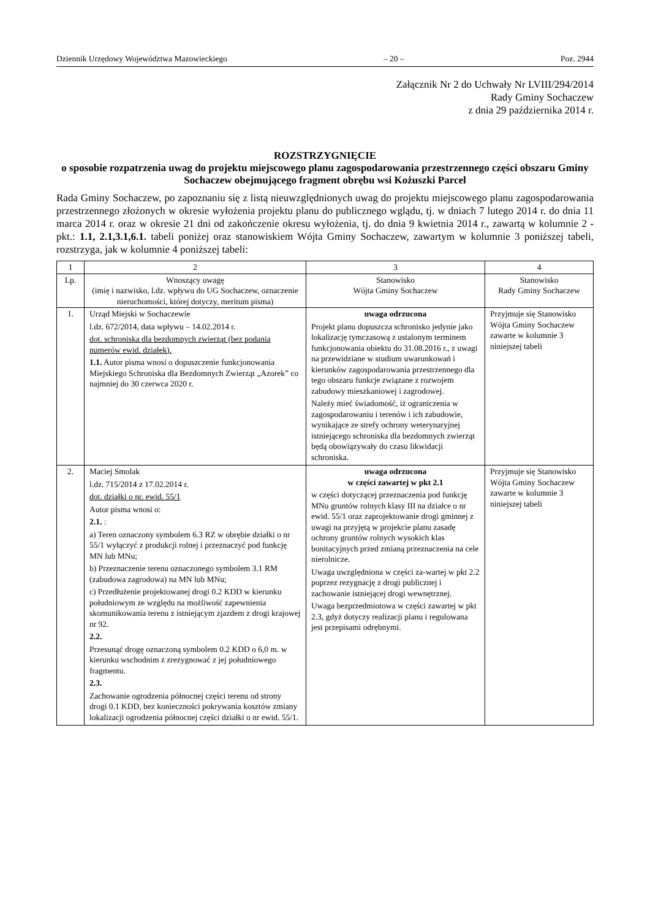Dziennik Urzędowy Województwa Mazowieckiego – 20 – Poz. 2944
Załącznik Nr 2 do Uchwały Nr LVIII/294/2014
Rady Gminy Sochaczew
z dnia 29 października 2014 r.
ROZSTRZYGNIĘCIE
o sposobie rozpatrzenia uwag do projektu miejscowego planu zagospodarowania przestrzennego części obszaru Gminy Sochaczew obejmującego fragment obrębu wsi Kożuszki Parcel
Rada Gminy Sochaczew, po zapoznaniu się z listą nieuwzględnionych uwag do projektu miejscowego planu zagospodarowania przestrzennego złożonych w okresie wyłożenia projektu planu do publicznego wglądu, tj. w dniach 7 lutego 2014 r. do dnia 11 marca 2014 r. oraz w okresie 21 dni od zakończenie okresu wyłożenia, tj. do dnia 9 kwietnia 2014 r., zawartą w kolumnie 2 - pkt.: 1.1, 2.1,3.1,6.1. tabeli poniżej oraz stanowiskiem Wójta Gminy Sochaczew, zawartym w kolumnie 3 poniższej tabeli, rozstrzyga, jak w kolumnie 4 poniższej tabeli:
| 1 | 2 | 3 | 4 |
| --- | --- | --- | --- |
| Lp. | Wnoszący uwagę (imię i nazwisko, l.dz. wpływu do UG Sochaczew, oznaczenie nieruchomości, której dotyczy, meritum pisma) | Stanowisko Wójta Gminy Sochaczew | Stanowisko Rady Gminy Sochaczew |
| 1. | Urząd Miejski w Sochaczewie l.dz. 672/2014, data wpływu – 14.02.2014 r. dot. schroniska dla bezdomnych zwierząt (bez podania numerów ewid. działek). 1.1. Autor pisma wnosi o dopuszczenie funkcjonowania Miejskiego Schroniska dla Bezdomnych Zwierząt „Azorek” co najmniej do 30 czerwca 2020 r. | uwaga odrzucona Projekt planu dopuszcza schronisko jedynie jako lokalizację tymczasową z ustalonym terminem funkcjonowania obiektu do 31.08.2016 r., z uwagi na przewidziane w studium uwarunkowań i kierunków zagospodarowania przestrzennego dla tego obszaru funkcje związane z rozwojem zabudowy mieszkaniowej i zagrodowej. Należy mieć świadomość, iż ograniczenia w zagospodarowaniu i terenów i ich zabudowie, wynikające ze strefy ochrony weterynaryjnej istniejącego schroniska dla bezdomnych zwierząt będą obowiązywały do czasu likwidacji schroniska. | Przyjmuje się Stanowisko Wójta Gminy Sochaczew zawarte w kolumnie 3 niniejszej tabeli |
| 2. | Maciej Smolak l.dz. 715/2014 z 17.02.2014 r. dot. działki o nr. ewid. 55/1 Autor pisma wnosi o: 2.1. : a) Teren oznaczony symbolem 6.3 RZ w obrębie działki o nr 55/1 wyłączyć z produkcji rolnej i przeznaczyć pod funkcję MN lub MNu; b) Przeznaczenie terenu oznaczonego symbolem 3.1 RM (zabudowa zagrodowa) na MN lub MNu; c) Przedłużenie projektowanej drogi 0.2 KDD w kierunku południowym ze względu na możliwość zapewnienia skomunikowania terenu z istniejącym zjazdem z drogi krajowej nr 92. 2.2. Przesunąć drogę oznaczoną symbolem 0.2 KDD o 6,0 m. w kierunku wschodnim z zrezygnować z jej południowego fragmentu. 2.3. Zachowanie ogrodzenia północnej części terenu od strony drogi 0.1 KDD, bez konieczności pokrywania kosztów zmiany lokalizacji ogrodzenia północnej części działki o nr ewid. 55/1. | uwaga odrzucona w części zawartej w pkt 2.1 w części dotyczącej przeznaczenia pod funkcję MNu gruntów rolnych klasy III na działce o nr ewid. 55/1 oraz zaprojektowanie drogi gminnej z uwagi na przyjętą w projekcie planu zasadę ochrony gruntów rolnych wysokich klas bonitacyjnych przed zmianą przeznaczenia na cele nierolnicze. Uwaga uwzględniona w części za-wartej w pkt 2.2 poprzez rezygnację z drogi publicznej i zachowanie istniejącej drogi wewnętrznej. Uwaga bezprzedmiotowa w części zawartej w pkt 2.3, gdyż dotyczy realizacji planu i regulowana jest przepisami odrębnymi. | Przyjmuje się Stanowisko Wójta Gminy Sochaczew zawarte w kolumnie 3 niniejszej tabeli |